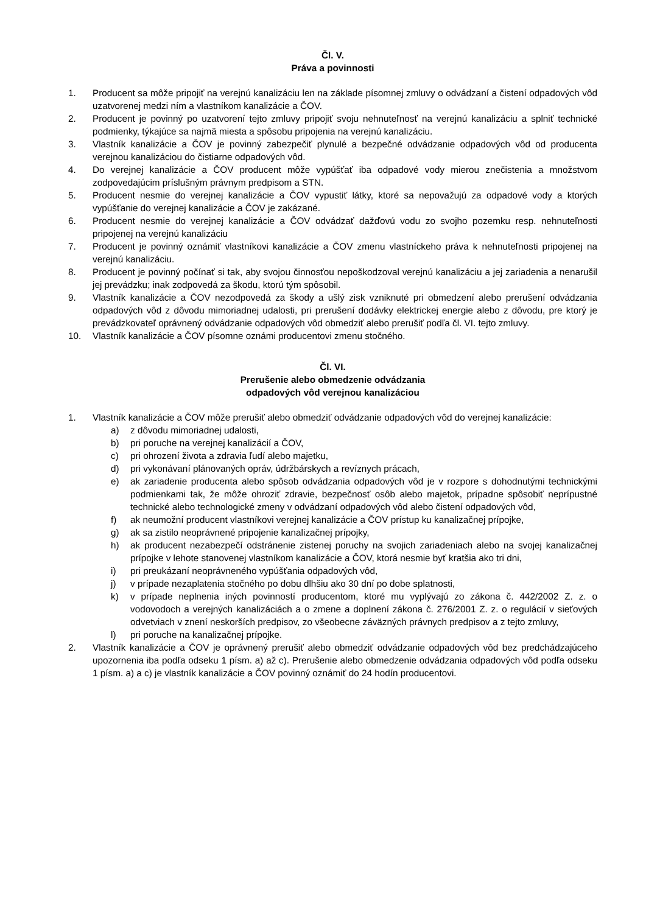Čl. V.
Práva a povinnosti
1. Producent sa môže pripojiť na verejnú kanalizáciu len na základe písomnej zmluvy o odvádzaní a čistení odpadových vôd uzatvorenej medzi ním a vlastníkom kanalizácie a ČOV.
2. Producent je povinný po uzatvorení tejto zmluvy pripojiť svoju nehnuteľnosť na verejnú kanalizáciu a splniť technické podmienky, týkajúce sa najmä miesta a spôsobu pripojenia na verejnú kanalizáciu.
3. Vlastník kanalizácie a ČOV je povinný zabezpečiť plynulé a bezpečné odvádzanie odpadových vôd od producenta verejnou kanalizáciou do čistiarne odpadových vôd.
4. Do verejnej kanalizácie a ČOV producent môže vypúšťať iba odpadové vody mierou znečistenia a množstvom zodpovedajúcim príslušným právnym predpisom a STN.
5. Producent nesmie do verejnej kanalizácie a ČOV vypustiť látky, ktoré sa nepovažujú za odpadové vody a ktorých vypúšťanie do verejnej kanalizácie a ČOV je zakázané.
6. Producent nesmie do verejnej kanalizácie a ČOV odvádzať dažďovú vodu zo svojho pozemku resp. nehnuteľnosti pripojenej na verejnú kanalizáciu
7. Producent je povinný oznámiť vlastníkovi kanalizácie a ČOV zmenu vlastníckeho práva k nehnuteľnosti pripojenej na verejnú kanalizáciu.
8. Producent je povinný počínať si tak, aby svojou činnosťou nepoškodzoval verejnú kanalizáciu a jej zariadenia a nenarušil jej prevádzku; inak zodpovedá za škodu, ktorú tým spôsobil.
9. Vlastník kanalizácie a ČOV nezodpovedá za škody a ušlý zisk vzniknuté pri obmedzení alebo prerušení odvádzania odpadových vôd z dôvodu mimoriadnej udalosti, pri prerušení dodávky elektrickej energie alebo z dôvodu, pre ktorý je prevádzkovateľ oprávnený odvádzanie odpadových vôd obmedziť alebo prerušiť podľa čl. VI. tejto zmluvy.
10. Vlastník kanalizácie a ČOV písomne oznámi producentovi zmenu stočného.
Čl. VI.
Prerušenie alebo obmedzenie odvádzania
odpadových vôd verejnou kanalizáciou
1. Vlastník kanalizácie a ČOV môže prerušiť alebo obmedziť odvádzanie odpadových vôd do verejnej kanalizácie:
a) z dôvodu mimoriadnej udalosti,
b) pri poruche na verejnej kanalizácií a ČOV,
c) pri ohrození života a zdravia ľudí alebo majetku,
d) pri vykonávaní plánovaných opráv, údržbárskych a revíznych prácach,
e) ak zariadenie producenta alebo spôsob odvádzania odpadových vôd je v rozpore s dohodnutými technickými podmienkami tak, že môže ohroziť zdravie, bezpečnosť osôb alebo majetok, prípadne spôsobiť neprípustné technické alebo technologické zmeny v odvádzaní odpadových vôd alebo čistení odpadových vôd,
f) ak neumožní producent vlastníkovi verejnej kanalizácie a ČOV prístup ku kanalizačnej prípojke,
g) ak sa zistilo neoprávnené pripojenie kanalizačnej prípojky,
h) ak producent nezabezpečí odstránenie zistenej poruchy na svojich zariadeniach alebo na svojej kanalizačnej prípojke v lehote stanovenej vlastníkom kanalizácie a ČOV, ktorá nesmie byť kratšia ako tri dni,
i) pri preukázaní neoprávneného vypúšťania odpadových vôd,
j) v prípade nezaplatenia stočného po dobu dlhšiu ako 30 dní po dobe splatnosti,
k) v prípade neplnenia iných povinností producentom, ktoré mu vyplývajú zo zákona č. 442/2002 Z. z. o vodovodoch a verejných kanalizáciách a o zmene a doplnení zákona č. 276/2001 Z. z. o regulácií v sieťových odvetviach v znení neskorších predpisov, zo všeobecne záväzných právnych predpisov a z tejto zmluvy,
l) pri poruche na kanalizačnej prípojke.
2. Vlastník kanalizácie a ČOV je oprávnený prerušiť alebo obmedziť odvádzanie odpadových vôd bez predchádzajúceho upozornenia iba podľa odseku 1 písm. a) až c). Prerušenie alebo obmedzenie odvádzania odpadových vôd podľa odseku 1 písm. a) a c) je vlastník kanalizácie a ČOV povinný oznámiť do 24 hodín producentovi.